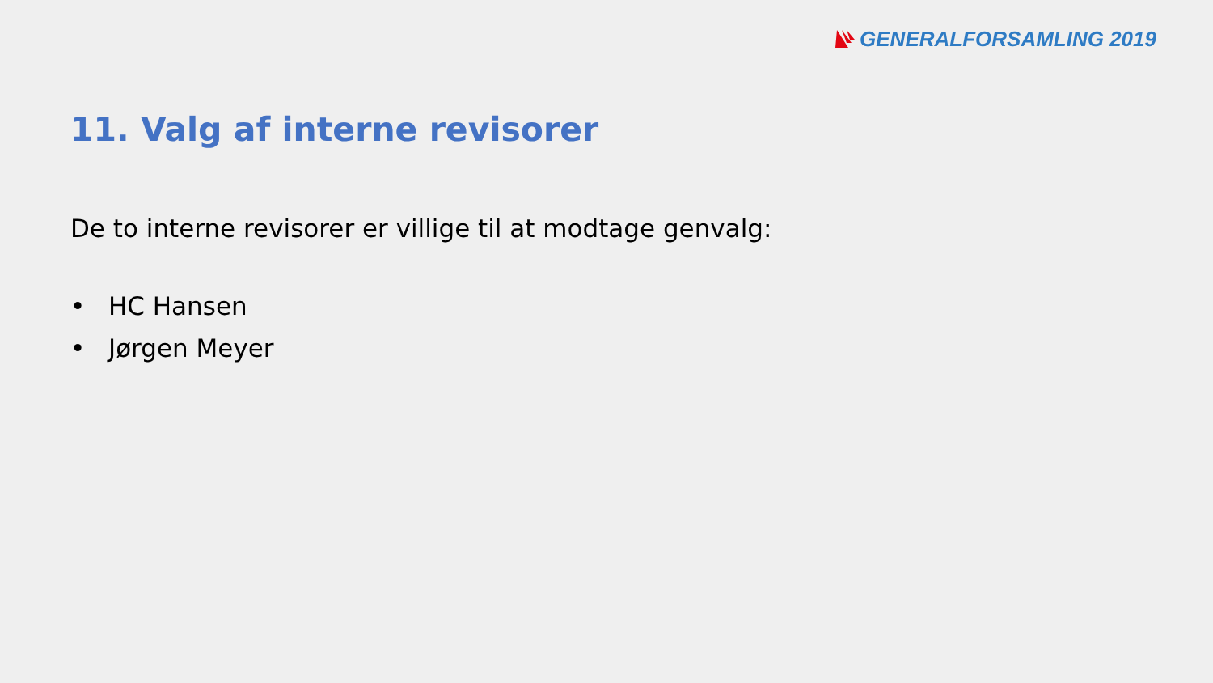GENERALFORSAMLING 2019
11. Valg af interne revisorer
De to interne revisorer er villige til at modtage genvalg:
• HC Hansen
• Jørgen Meyer